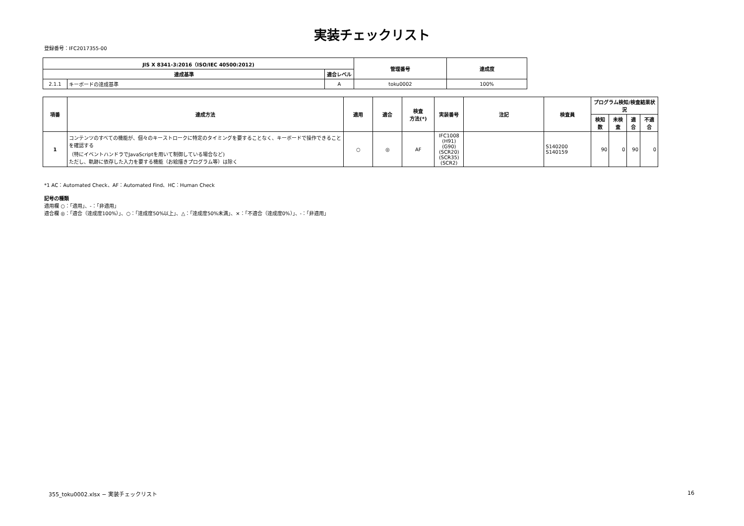実装チェックリスト
登録番号：IFC2017355-00
| JIS X 8341-3:2016（ISO/IEC 40500:2012) | | | 管理番号 | 達成度 |
| --- | --- | --- | --- | --- |
| 達成基準 | | 適合レベル | | |
| 2.1.1 | キーボードの達成基準 | A | toku0002 | 100% |
| 項番 | 達成方法 | 適用 | 適合 | 検査 方法(*) | 実装番号 | 注記 | 検査員 | プログラム検知/検査結果状況 | | | |
| --- | --- | --- | --- | --- | --- | --- | --- | --- | --- | --- | --- |
| | | | | | | | | 検知数 | 未検査 | 適合 | 不適合 |
| 1 | コンテンツのすべての機能が、個々のキーストロークに特定のタイミングを要することなく、キーボードで操作できることを確認する （特にイベントハンドラでJavaScriptを用いて制御している場合など) ただし、軌跡に依存した入力を要する機能（お絵描きプログラム等）は除く | ○ | ◎ | AF | IFC1008 (H91) (G90) (SCR20) (SCR35) (SCR2) | | S140200 S140159 | 90 | 0 | 90 | 0 |
*1 AC：Automated Check、AF：Automated Find、HC：Human Check
記号の種類
適用欄 ○：「適用」、-：「非適用」
適合欄 ◎：「適合（達成度100%）」、○：「達成度50%以上」、△：「達成度50%未満」、×：「不適合（達成度0%）」、-：「非適用」
355_toku0002.xlsx − 実装チェックリスト 16